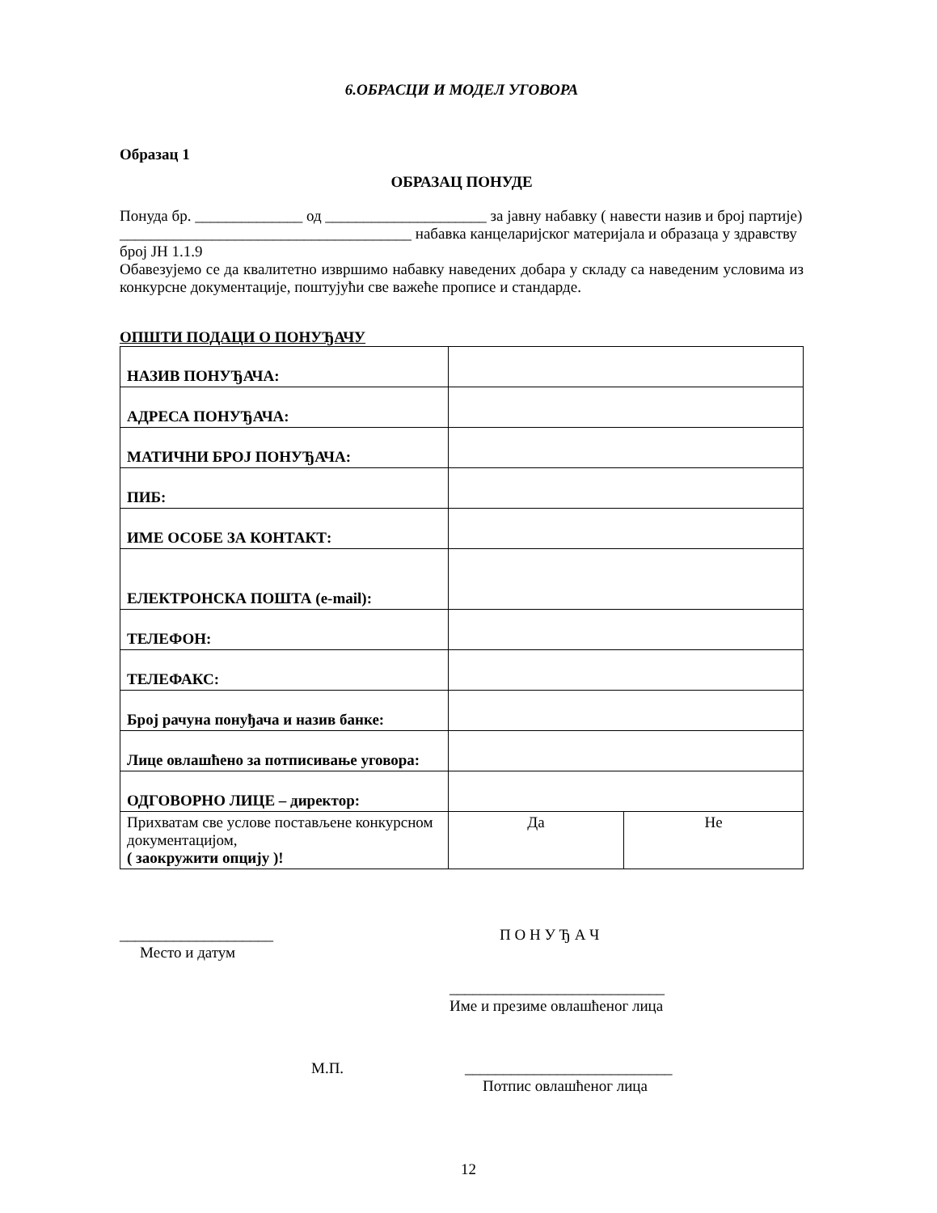6.ОБРАСЦИ И МОДЕЛ УГОВОРА
Образац 1
ОБРАЗАЦ ПОНУДЕ
Понуда бр. ______________ од _____________________ за јавну набавку ( навести назив и број партије) ______________________________________ набавка канцеларијског материјала и образаца у здравству број ЈН 1.1.9
Обавезујемо се да квалитетно извршимо набавку наведених добара у складу са наведеним условима из конкурсне документације, поштујући све важеће прописе и стандарде.
ОПШТИ ПОДАЦИ О ПОНУЂАЧУ
| НАЗИВ ПОНУЂАЧА: | | |
| АДРЕСА ПОНУЂАЧА: | | |
| МАТИЧНИ БРОЈ ПОНУЂАЧА: | | |
| ПИБ: | | |
| ИМЕ ОСОБЕ ЗА КОНТАКТ: | | |
| ЕЛЕКТРОНСКА ПОШТА (e-mail): | | |
| ТЕЛЕФОН: | | |
| ТЕЛЕФАКС: | | |
| Број рачуна понуђача и назив банке: | | |
| Лице овлашћено за потписивање уговора: | | |
| ОДГОВОРНО ЛИЦЕ – директор: | | |
| Прихватам све услове постављене конкурсном документацијом, ( заокружити опцију )! | Да | Не |
____________________
Место и датум
П О Н У Ђ А Ч
____________________________
Име и презиме овлашћеног лица
М.П. ___________________________
Потпис овлашћеног лица
12